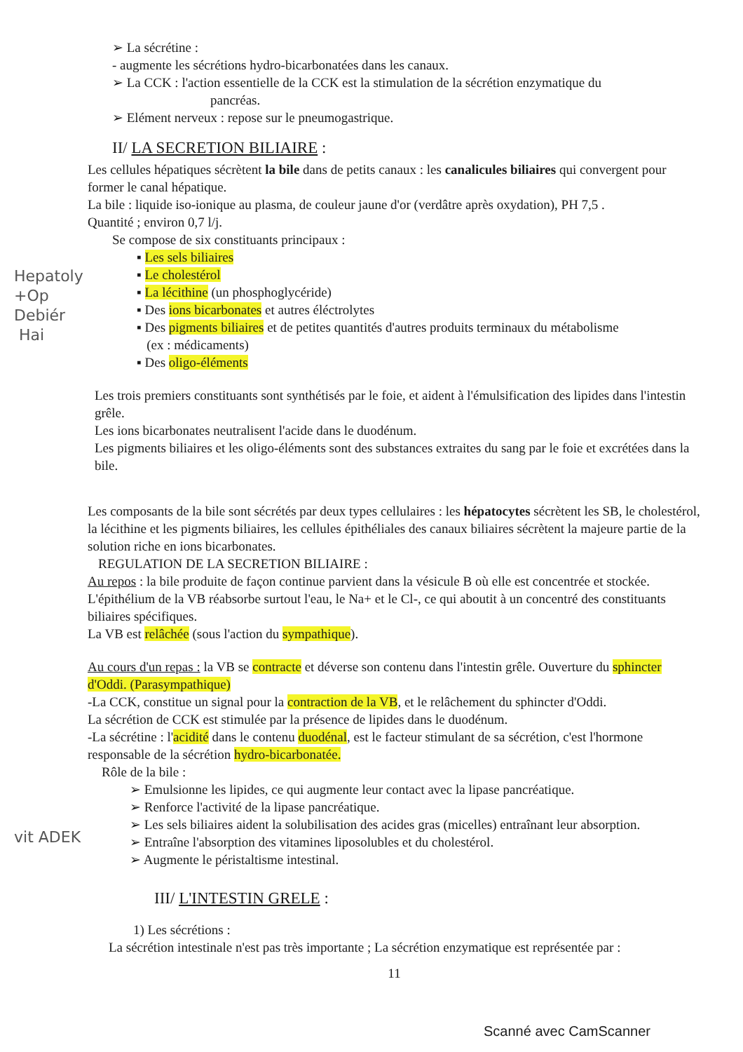➢ La sécrétine :
- augmente les sécrétions hydro-bicarbonatées dans les canaux.
➢ La CCK : l'action essentielle de la CCK est la stimulation de la sécrétion enzymatique du
pancréas.
➢ Elément nerveux : repose sur le pneumogastrique.
II/ LA SECRETION BILIAIRE :
Les cellules hépatiques sécrètent la bile dans de petits canaux : les canalicules biliaires qui convergent pour former le canal hépatique.
La bile : liquide iso-ionique au plasma, de couleur jaune d'or (verdâtre après oxydation), PH 7,5 .
Quantité ; environ 0,7 l/j.
Se compose de six constituants principaux :
▪ Les sels biliaires
▪ Le cholestérol
▪ La lécithine (un phosphoglycéride)
▪ Des ions bicarbonates et autres éléctrolytes
▪ Des pigments biliaires et de petites quantités d'autres produits terminaux du métabolisme
(ex : médicaments)
▪ Des oligo-éléments
Les trois premiers constituants sont synthétisés par le foie, et aident à l'émulsification des lipides dans l'intestin grêle.
Les ions bicarbonates neutralisent l'acide dans le duodénum.
Les pigments biliaires et les oligo-éléments sont des substances extraites du sang par le foie et excrétées dans la bile.
Les composants de la bile sont sécrétés par deux types cellulaires : les hépatocytes sécrètent les SB, le cholestérol, la lécithine et les pigments biliaires, les cellules épithéliales des canaux biliaires sécrètent la majeure partie de la solution riche en ions bicarbonates.
REGULATION DE LA SECRETION BILIAIRE :
Au repos : la bile produite de façon continue parvient dans la vésicule B où elle est concentrée et stockée. L'épithélium de la VB réabsorbe surtout l'eau, le Na+ et le Cl-, ce qui aboutit à un concentré des constituants biliaires spécifiques.
La VB est relâchée (sous l'action du sympathique).
Au cours d'un repas : la VB se contracte et déverse son contenu dans l'intestin grêle. Ouverture du sphincter d'Oddi. (Parasympathique)
-La CCK, constitue un signal pour la contraction de la VB, et le relâchement du sphincter d'Oddi.
La sécrétion de CCK est stimulée par la présence de lipides dans le duodénum.
-La sécrétine : l'acidité dans le contenu duodénal, est le facteur stimulant de sa sécrétion, c'est l'hormone responsable de la sécrétion hydro-bicarbonatée.
Rôle de la bile :
➢ Emulsionne les lipides, ce qui augmente leur contact avec la lipase pancréatique.
➢ Renforce l'activité de la lipase pancréatique.
➢ Les sels biliaires aident la solubilisation des acides gras (micelles) entraînant leur absorption.
➢ Entraîne l'absorption des vitamines liposolubles et du cholestérol.
➢ Augmente le péristaltisme intestinal.
III/ L'INTESTIN GRELE :
1) Les sécrétions :
La sécrétion intestinale n'est pas très importante ; La sécrétion enzymatique est représentée par :
11
Hepatoly
+Op
Debiér
Hai
vit ADEK
Scanné avec CamScanner